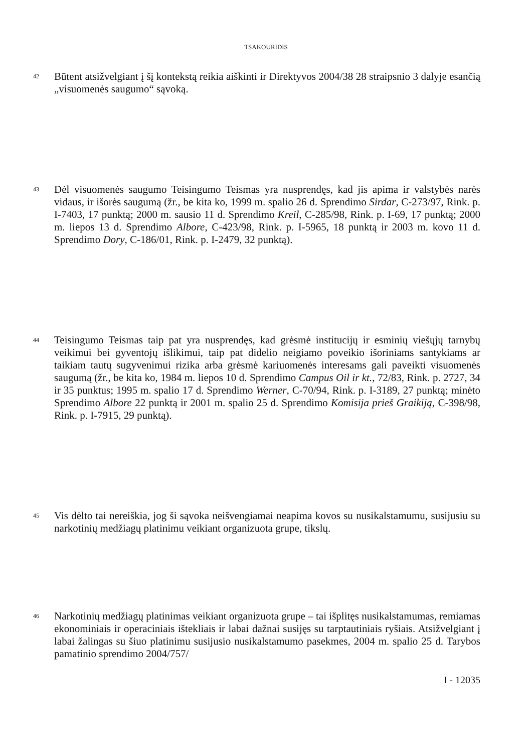TSAKOURIDIS
42
Būtent atsižvelgiant į šį kontekstą reikia aiškinti ir Direktyvos 2004/38 28 straipsnio 3 dalyje esančią „visuomenės saugumo“ sąvoką.
43
Dėl visuomenės saugumo Teisingumo Teismas yra nusprendęs, kad jis apima ir valstybės narės vidaus, ir išorės saugumą (žr., be kita ko, 1999 m. spalio 26 d. Sprendimo Sirdar, C-273/97, Rink. p. I-7403, 17 punktą; 2000 m. sausio 11 d. Sprendimo Kreil, C-285/98, Rink. p. I-69, 17 punktą; 2000 m. liepos 13 d. Sprendimo Albore, C-423/98, Rink. p. I-5965, 18 punktą ir 2003 m. kovo 11 d. Sprendimo Dory, C-186/01, Rink. p. I-2479, 32 punktą).
44
Teisingumo Teismas taip pat yra nusprendęs, kad grėsmė institucijų ir esminių viešųjų tarnybų veikimui bei gyventojų išlikimui, taip pat didelio neigiamo poveikio išoriniams santykiams ar taikiam tautų sugyvenimui rizika arba grėsmė kariuomenės interesams gali paveikti visuomenės saugumą (žr., be kita ko, 1984 m. liepos 10 d. Sprendimo Campus Oil ir kt., 72/83, Rink. p. 2727, 34 ir 35 punktus; 1995 m. spalio 17 d. Sprendimo Werner, C-70/94, Rink. p. I-3189, 27 punktą; minėto Sprendimo Albore 22 punktą ir 2001 m. spalio 25 d. Sprendimo Komisija prieš Graikiją, C-398/98, Rink. p. I-7915, 29 punktą).
45
Vis dėlto tai nereiškia, jog ši sąvoka neišvengiamai neapima kovos su nusikalstamumu, susijusiu su narkotinių medžiagų platinimu veikiant organizuota grupe, tikslų.
46
Narkotinių medžiagų platinimas veikiant organizuota grupe – tai išplitęs nusikalstamumas, remiamas ekonominiais ir operaciniais ištekliais ir labai dažnai susijęs su tarptautiniais ryšiais. Atsižvelgiant į labai žalingas su šiuo platinimu susijusio nusikalstamumo pasekmes, 2004 m. spalio 25 d. Tarybos pamatinio sprendimo 2004/757/
I - 12035